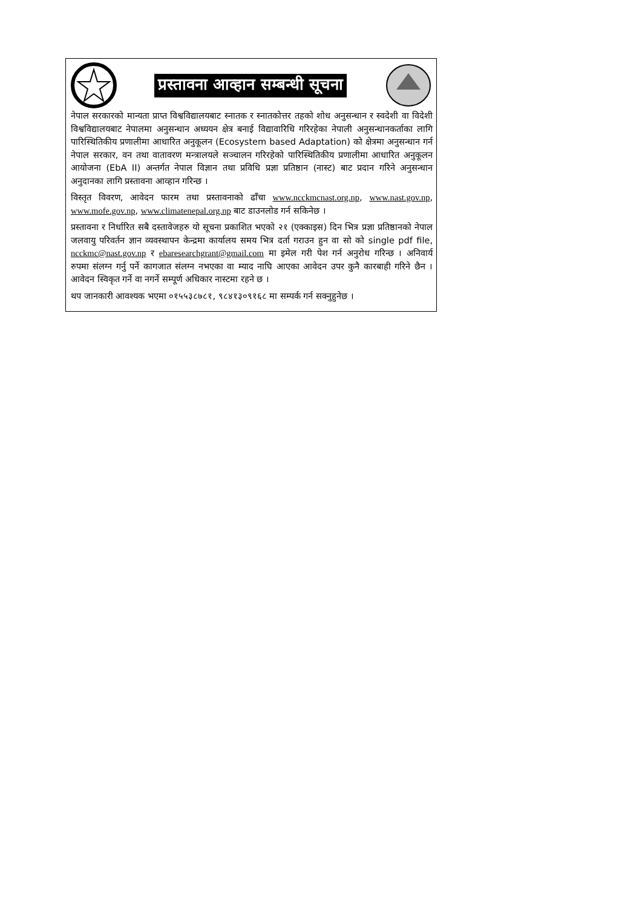प्रस्तावना आव्हान सम्बन्धी सूचना
नेपाल सरकारको मान्यता प्राप्त विश्वविद्यालयबाट स्नातक र स्नातकोत्तर तहको शोध अनुसन्धान र स्वदेशी वा विदेशी विश्वविद्यालयबाट नेपालमा अनुसन्धान अध्ययन क्षेत्र बनाई विद्यावारिधि गरिरहेका नेपाली अनुसन्धानकर्ताका लागि पारिस्थितिकीय प्रणालीमा आधारित अनुकूलन (Ecosystem based Adaptation) को क्षेत्रमा अनुसन्धान गर्न नेपाल सरकार, वन तथा वातावरण मन्त्रालयले सञ्चालन गरिरहेको पारिस्थितिकीय प्रणालीमा आधारित अनुकूलन आयोजना (EbA II) अन्तर्गत नेपाल विज्ञान तथा प्रविधि प्रज्ञा प्रतिष्ठान (नास्ट) बाट प्रदान गरिने अनुसन्धान अनुदानका लागि प्रस्तावना आव्हान गरिन्छ ।
विस्तृत विवरण, आवेदन फारम तथा प्रस्तावनाको ढाँचा www.ncckmcnast.org.np, www.nast.gov.np, www.mofe.gov.np, www.climatenepal.org.np बाट डाउनलोड गर्न सकिनेछ ।
प्रस्तावना र निर्धारित सबै दस्तावेजहरु यो सूचना प्रकाशित भएको २१ (एक्काइस) दिन भित्र प्रज्ञा प्रतिष्ठानको नेपाल जलवायु परिवर्तन ज्ञान व्यवस्थापन केन्द्रमा कार्यालय समय भित्र दर्ता गराउन हुन वा सो को single pdf file, ncckmc@nast.gov.np र ebaresearchgrant@gmail.com मा इमेल गरी पेश गर्न अनुरोध गरिन्छ । अनिवार्य रुपमा संलग्न गर्नु पर्ने कागजात संलग्न नभएका वा म्याद नाघि आएका आवेदन उपर कुनै कारबाही गरिने छैन । आवेदन स्विकृत गर्ने वा नगर्ने सम्पूर्ण अधिकार नास्टमा रहने छ ।
थप जानकारी आवश्यक भएमा ०१५५३८७८१, ९८४१३०९१६८ मा सम्पर्क गर्न सक्नुहुनेछ ।